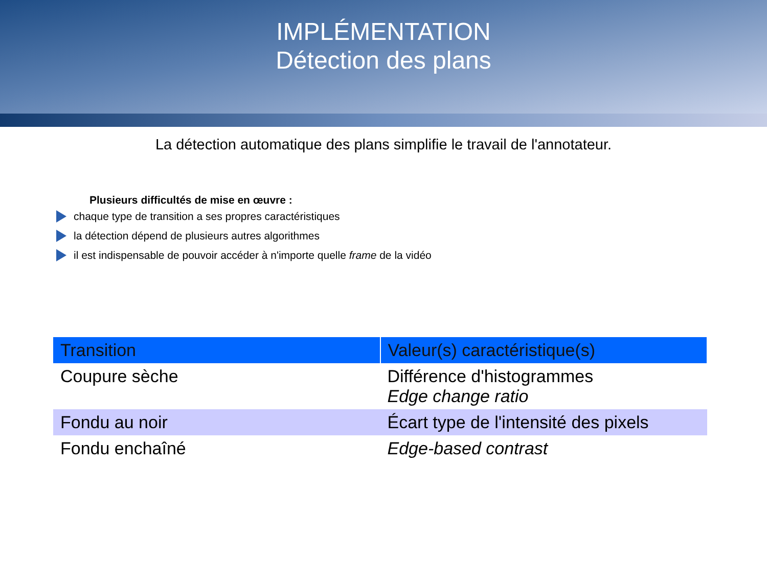IMPLÉMENTATION
Détection des plans
La détection automatique des plans simplifie le travail de l'annotateur.
Plusieurs difficultés de mise en œuvre :
chaque type de transition a ses propres caractéristiques
la détection dépend de plusieurs autres algorithmes
il est indispensable de pouvoir accéder à n'importe quelle frame de la vidéo
| Transition | Valeur(s) caractéristique(s) |
| --- | --- |
| Coupure sèche | Différence d'histogrammes Edge change ratio |
| Fondu au noir | Écart type de l'intensité des pixels |
| Fondu enchaîné | Edge-based contrast |